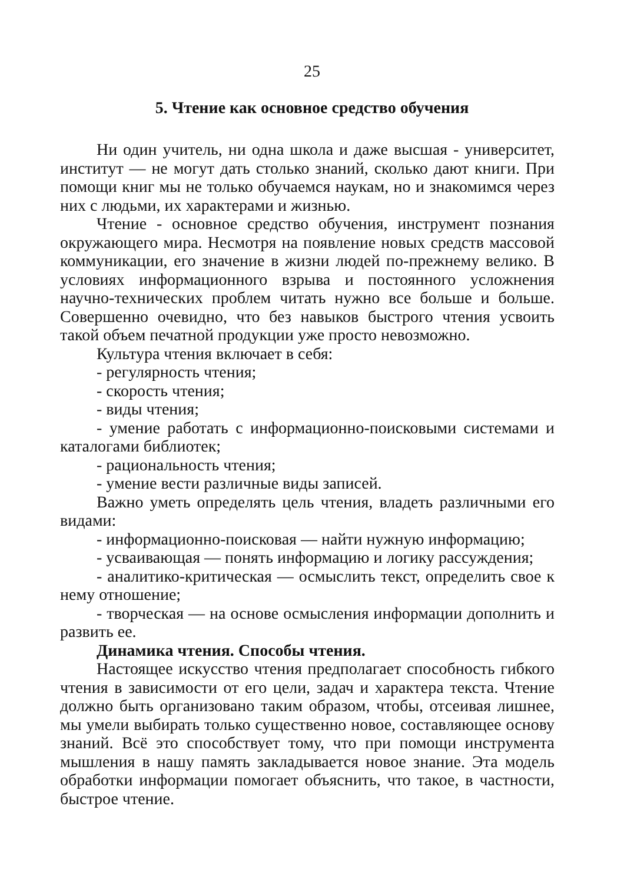25
5. Чтение как основное средство обучения
Ни один учитель, ни одна школа и даже высшая - университет, институт — не могут дать столько знаний, сколько дают книги. При помощи книг мы не только обучаемся наукам, но и знакомимся через них с людьми, их характерами и жизнью.
Чтение - основное средство обучения, инструмент познания окружающего мира. Несмотря на появление новых средств массовой коммуникации, его значение в жизни людей по-прежнему велико. В условиях информационного взрыва и постоянного усложнения научно-технических проблем читать нужно все больше и больше. Совершенно очевидно, что без навыков быстрого чтения усвоить такой объем печатной продукции уже просто невозможно.
Культура чтения включает в себя:
- регулярность чтения;
- скорость чтения;
- виды чтения;
- умение работать с информационно-поисковыми системами и каталогами библиотек;
- рациональность чтения;
- умение вести различные виды записей.
Важно уметь определять цель чтения, владеть различными его видами:
- информационно-поисковая — найти нужную информацию;
- усваивающая — понять информацию и логику рассуждения;
- аналитико-критическая — осмыслить текст, определить свое к нему отношение;
- творческая — на основе осмысления информации дополнить и развить ее.
Динамика чтения. Способы чтения.
Настоящее искусство чтения предполагает способность гибкого чтения в зависимости от его цели, задач и характера текста. Чтение должно быть организовано таким образом, чтобы, отсеивая лишнее, мы умели выбирать только существенно новое, составляющее основу знаний. Всё это способствует тому, что при помощи инструмента мышления в нашу память закладывается новое знание. Эта модель обработки информации помогает объяснить, что такое, в частности, быстрое чтение.